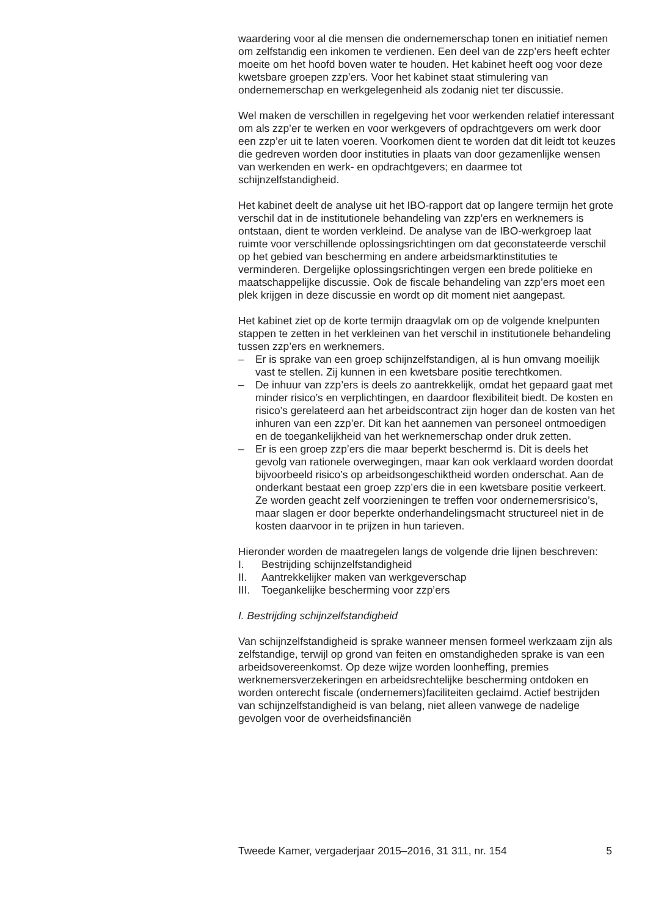waardering voor al die mensen die ondernemerschap tonen en initiatief nemen om zelfstandig een inkomen te verdienen. Een deel van de zzp’ers heeft echter moeite om het hoofd boven water te houden. Het kabinet heeft oog voor deze kwetsbare groepen zzp’ers. Voor het kabinet staat stimulering van ondernemerschap en werkgelegenheid als zodanig niet ter discussie.
Wel maken de verschillen in regelgeving het voor werkenden relatief interessant om als zzp’er te werken en voor werkgevers of opdrachtgevers om werk door een zzp’er uit te laten voeren. Voorkomen dient te worden dat dit leidt tot keuzes die gedreven worden door instituties in plaats van door gezamenlijke wensen van werkenden en werk- en opdrachtgevers; en daarmee tot schijnzelfstandigheid.
Het kabinet deelt de analyse uit het IBO-rapport dat op langere termijn het grote verschil dat in de institutionele behandeling van zzp’ers en werknemers is ontstaan, dient te worden verkleind. De analyse van de IBO-werkgroep laat ruimte voor verschillende oplossingsrichtingen om dat geconstateerde verschil op het gebied van bescherming en andere arbeidsmarktinstituties te verminderen. Dergelijke oplossingsrichtingen vergen een brede politieke en maatschappelijke discussie. Ook de fiscale behandeling van zzp’ers moet een plek krijgen in deze discussie en wordt op dit moment niet aangepast.
Het kabinet ziet op de korte termijn draagvlak om op de volgende knelpunten stappen te zetten in het verkleinen van het verschil in institutionele behandeling tussen zzp’ers en werknemers.
– Er is sprake van een groep schijnzelfstandigen, al is hun omvang moeilijk vast te stellen. Zij kunnen in een kwetsbare positie terechtkomen.
– De inhuur van zzp’ers is deels zo aantrekkelijk, omdat het gepaard gaat met minder risico’s en verplichtingen, en daardoor flexibiliteit biedt. De kosten en risico’s gerelateerd aan het arbeidscontract zijn hoger dan de kosten van het inhuren van een zzp’er. Dit kan het aannemen van personeel ontmoedigen en de toegankelijkheid van het werknemerschap onder druk zetten.
– Er is een groep zzp’ers die maar beperkt beschermd is. Dit is deels het gevolg van rationele overwegingen, maar kan ook verklaard worden doordat bijvoorbeeld risico’s op arbeidsongeschiktheid worden onderschat. Aan de onderkant bestaat een groep zzp’ers die in een kwetsbare positie verkeert. Ze worden geacht zelf voorzieningen te treffen voor ondernemersrisico’s, maar slagen er door beperkte onderhandelingsmacht structureel niet in de kosten daarvoor in te prijzen in hun tarieven.
Hieronder worden de maatregelen langs de volgende drie lijnen beschreven:
I. Bestrijding schijnzelfstandigheid
II. Aantrekkelijker maken van werkgeverschap
III. Toegankelijke bescherming voor zzp’ers
I. Bestrijding schijnzelfstandigheid
Van schijnzelfstandigheid is sprake wanneer mensen formeel werkzaam zijn als zelfstandige, terwijl op grond van feiten en omstandigheden sprake is van een arbeidsovereenkomst. Op deze wijze worden loonheffing, premies werknemersverzekeringen en arbeidsrechtelijke bescherming ontdoken en worden onterecht fiscale (ondernemers)faciliteiten geclaimd. Actief bestrijden van schijnzelfstandigheid is van belang, niet alleen vanwege de nadelige gevolgen voor de overheidsfinanciën
Tweede Kamer, vergaderjaar 2015–2016, 31 311, nr. 154 5